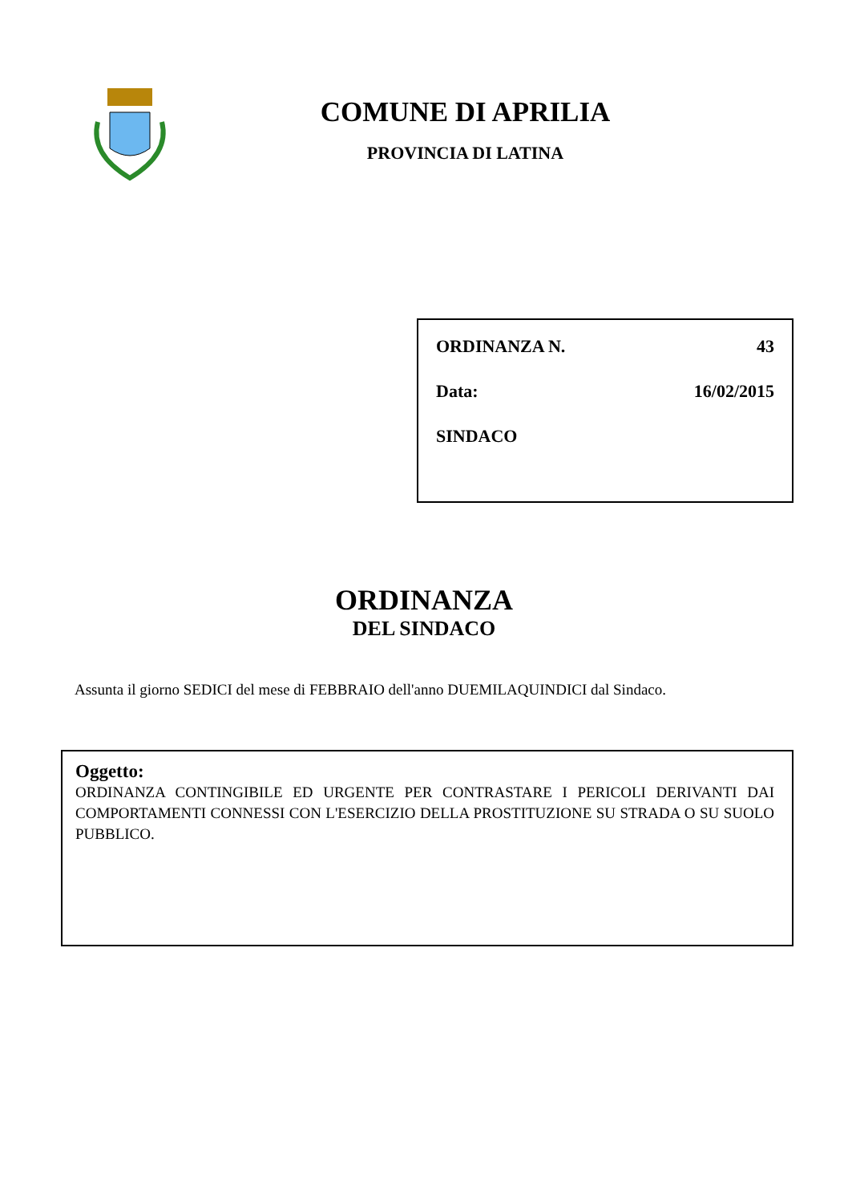COMUNE DI APRILIA
PROVINCIA DI LATINA
ORDINANZA N. 43
Data: 16/02/2015
SINDACO
ORDINANZA
DEL SINDACO
Assunta il giorno SEDICI del mese di FEBBRAIO dell'anno DUEMILAQUINDICI dal Sindaco.
Oggetto:
ORDINANZA CONTINGIBILE ED URGENTE PER CONTRASTARE I PERICOLI DERIVANTI DAI COMPORTAMENTI CONNESSI CON L'ESERCIZIO DELLA PROSTITUZIONE SU STRADA O SU SUOLO PUBBLICO.